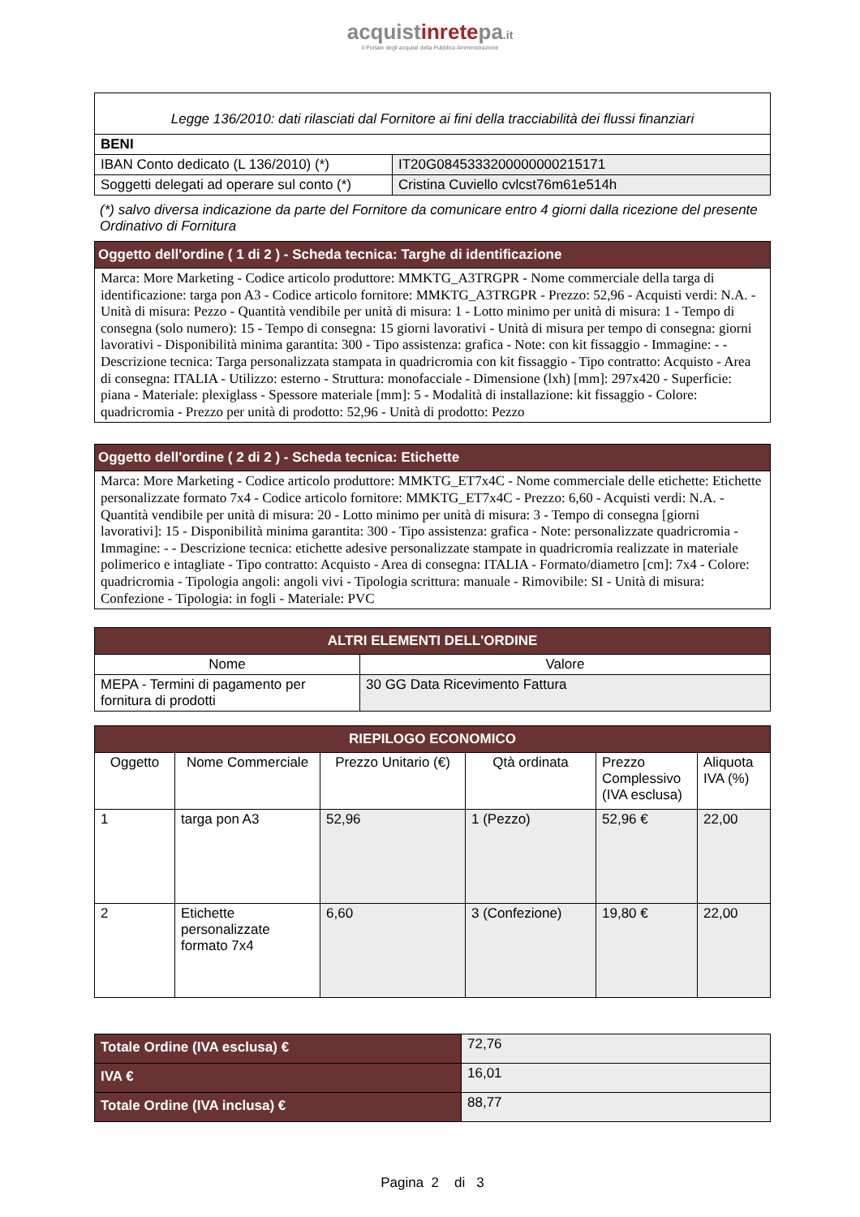acquistinretepa.it
Il Portale degli acquisti della Pubblica Amministrazione
| Legge 136/2010: dati rilasciati dal Fornitore ai fini della tracciabilità dei flussi finanziari | |
| BENI | |
| IBAN Conto dedicato (L 136/2010) (*) | IT20G0845333200000000215171 |
| Soggetti delegati ad operare sul conto (*) | Cristina Cuviello cvlcst76m61e514h |
(*) salvo diversa indicazione da parte del Fornitore da comunicare entro 4 giorni dalla ricezione del presente Ordinativo di Fornitura
| Oggetto dell'ordine ( 1 di 2 ) - Scheda tecnica: Targhe di identificazione |
| Marca: More Marketing - Codice articolo produttore: MMKTG_A3TRGPR - Nome commerciale della targa di identificazione: targa pon A3 - Codice articolo fornitore: MMKTG_A3TRGPR - Prezzo: 52,96 - Acquisti verdi: N.A. - Unità di misura: Pezzo - Quantità vendibile per unità di misura: 1 - Lotto minimo per unità di misura: 1 - Tempo di consegna (solo numero): 15 - Tempo di consegna: 15 giorni lavorativi - Unità di misura per tempo di consegna: giorni lavorativi - Disponibilità minima garantita: 300 - Tipo assistenza: grafica - Note: con kit fissaggio - Immagine: - - Descrizione tecnica: Targa personalizzata stampata in quadricromia con kit fissaggio - Tipo contratto: Acquisto - Area di consegna: ITALIA - Utilizzo: esterno - Struttura: monofacciale - Dimensione (lxh) [mm]: 297x420 - Superficie: piana - Materiale: plexiglass - Spessore materiale [mm]: 5 - Modalità di installazione: kit fissaggio - Colore: quadricromia - Prezzo per unità di prodotto: 52,96 - Unità di prodotto: Pezzo |
| Oggetto dell'ordine ( 2 di 2 ) - Scheda tecnica: Etichette |
| Marca: More Marketing - Codice articolo produttore: MMKTG_ET7x4C - Nome commerciale delle etichette: Etichette personalizzate formato 7x4 - Codice articolo fornitore: MMKTG_ET7x4C - Prezzo: 6,60 - Acquisti verdi: N.A. - Quantità vendibile per unità di misura: 20 - Lotto minimo per unità di misura: 3 - Tempo di consegna [giorni lavorativi]: 15 - Disponibilità minima garantita: 300 - Tipo assistenza: grafica - Note: personalizzate quadricromia - Immagine: - - Descrizione tecnica: etichette adesive personalizzate stampate in quadricromia realizzate in materiale polimerico e intagliate - Tipo contratto: Acquisto - Area di consegna: ITALIA - Formato/diametro [cm]: 7x4 - Colore: quadricromia - Tipologia angoli: angoli vivi - Tipologia scrittura: manuale - Rimovibile: SI - Unità di misura: Confezione - Tipologia: in fogli - Materiale: PVC |
| ALTRI ELEMENTI DELL'ORDINE | |
| Nome | Valore |
| MEPA - Termini di pagamento per fornitura di prodotti | 30 GG Data Ricevimento Fattura |
| RIEPILOGO ECONOMICO | | | | | |
| Oggetto | Nome Commerciale | Prezzo Unitario (€) | Qtà ordinata | Prezzo Complessivo (IVA esclusa) | Aliquota IVA (%) |
| 1 | targa pon A3 | 52,96 | 1 (Pezzo) | 52,96 € | 22,00 |
| 2 | Etichette personalizzate formato 7x4 | 6,60 | 3 (Confezione) | 19,80 € | 22,00 |
| Totale Ordine (IVA esclusa) € | 72,76 |
| IVA € | 16,01 |
| Totale Ordine (IVA inclusa) € | 88,77 |
Pagina 2 di 3